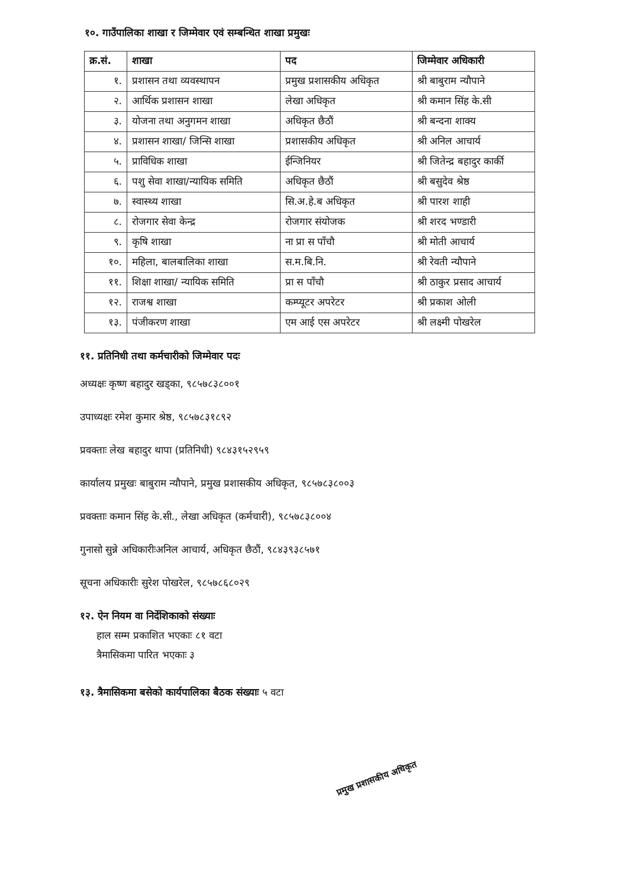१०. गाउँपालिका शाखा र जिम्मेवार एवं सम्बन्धित शाखा प्रमुखः
| क्र.सं. | शाखा | पद | जिम्मेवार अधिकारी |
| --- | --- | --- | --- |
| १. | प्रशासन तथा व्यवस्थापन | प्रमुख प्रशासकीय अधिकृत | श्री बाबुराम न्यौपाने |
| २. | आर्थिक प्रशासन शाखा | लेखा अधिकृत | श्री कमान सिंह के.सी |
| ३. | योजना तथा अनुगमन शाखा | अधिकृत छैठौं | श्री बन्दना शाक्य |
| ४. | प्रशासन शाखा/ जिन्सि शाखा | प्रशासकीय अधिकृत | श्री अनिल आचार्य |
| ५. | प्राविधिक शाखा | ईन्जिनियर | श्री जितेन्द्र बहादुर कार्की |
| ६. | पशु सेवा शाखा/न्यायिक समिति | अधिकृत छैठौं | श्री बसुदेव श्रेष्ठ |
| ७. | स्वास्थ्य शाखा | सि.अ.हे.ब अधिकृत | श्री पारश शाही |
| ८. | रोजगार सेवा केन्द्र | रोजगार संयोजक | श्री शरद भण्डारी |
| ९. | कृषि शाखा | ना प्रा स पाँचौ | श्री मोती आचार्य |
| १०. | महिला, बालबालिका शाखा | स.म.बि.नि. | श्री रेवती न्यौपाने |
| ११. | शिक्षा शाखा/ न्यायिक समिति | प्रा स पाँचौ | श्री ठाकुर प्रसाद आचार्य |
| १२. | राजश्व शाखा | कम्प्यूटर अपरेटर | श्री प्रकाश ओली |
| १३. | पंजीकरण शाखा | एम आई एस अपरेटर | श्री लक्ष्मी पोखरेल |
११. प्रतिनिधी तथा कर्मचारीको जिम्मेवार पदः
अध्यक्षः कृष्ण बहादुर खड्का, ९८५७८३८००१
उपाध्यक्षः रमेश कुमार श्रेष्ठ, ९८५७८३१८९२
प्रवक्ताः लेख बहादुर थापा (प्रतिनिधी) ९८४३१५२९५९
कार्यालय प्रमुखः बाबुराम न्यौपाने, प्रमुख प्रशासकीय अधिकृत, ९८५७८३८००३
प्रवक्ताः कमान सिंह के.सी., लेखा अधिकृत (कर्मचारी), ९८५७८३८००४
गुनासो सुन्ने अधिकारीःअनिल आचार्य, अधिकृत छैठौं, ९८४३९३८५७१
सूचना अधिकारीः सुरेश पोखरेल, ९८५७८६८०२९
१२. ऐन नियम वा निर्देशिकाको संख्याः
हाल सम्म प्रकाशित भएकाः ८१ वटा
त्रैमासिकमा पारित भएकाः ३
१३. त्रैमासिकमा बसेको कार्यपालिका बैठक संख्याः ५ वटा
प्रमुख प्रशासकीय अधिकृत